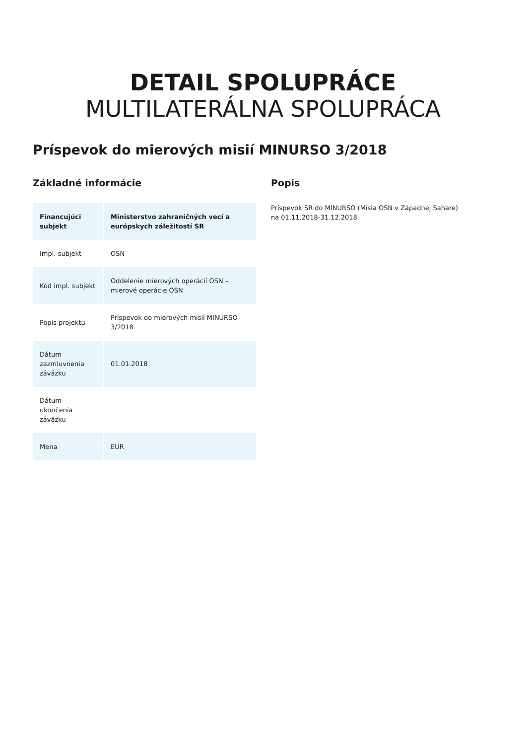DETAIL SPOLUPRÁCE
MULTILATERÁLNA SPOLUPRÁCA
Príspevok do mierových misií MINURSO 3/2018
Základné informácie
| Financujúci subjekt | Ministerstvo zahraničných vecí a európskych záležitostí SR |
| --- | --- |
| Impl. subjekt | OSN |
| Kód impl. subjekt | Oddelenie mierových operácií OSN – mierové operácie OSN |
| Popis projektu | Príspevok do mierových misií MINURSO 3/2018 |
| Dátum zazmluvnenia záväzku | 01.01.2018 |
| Dátum ukončenia záväzku | |
| Mena | EUR |
Popis
Príspevok SR do MINURSO (Misia OSN v Západnej Sahare) na 01.11.2018-31.12.2018